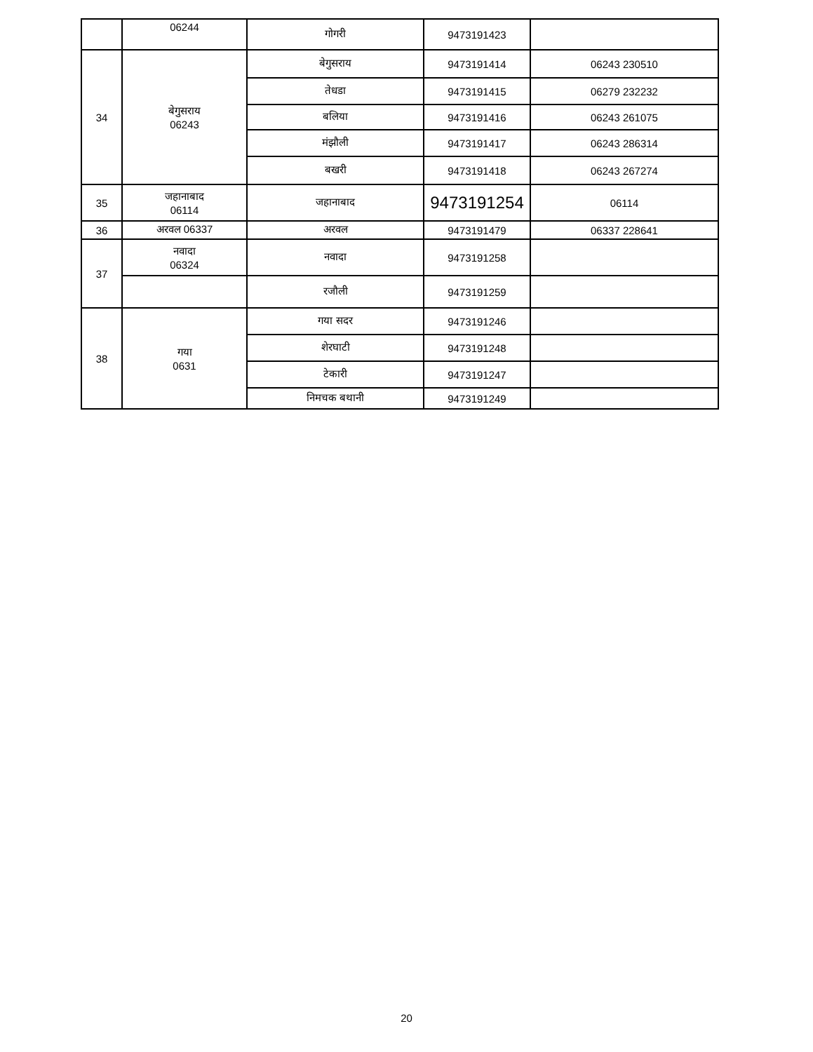| | 06244 | गोगरी | 9473191423 | |
| 34 | बेगुसराय 06243 | बेगुसराय | 9473191414 | 06243 230510 |
| | | तेधडा | 9473191415 | 06279 232232 |
| | | बलिया | 9473191416 | 06243 261075 |
| | | मंझौली | 9473191417 | 06243 286314 |
| | | बखरी | 9473191418 | 06243 267274 |
| 35 | जहानाबाद 06114 | जहानाबाद | 9473191254 | 06114 |
| 36 | अरवल 06337 | अरवल | 9473191479 | 06337 228641 |
| 37 | नवादा 06324 | नवादा | 9473191258 | |
| | | रजौली | 9473191259 | |
| 38 | गया 0631 | गया सदर | 9473191246 | |
| | | शेरघाटी | 9473191248 | |
| | | टेकारी | 9473191247 | |
| | | निमचक बथानी | 9473191249 | |
20